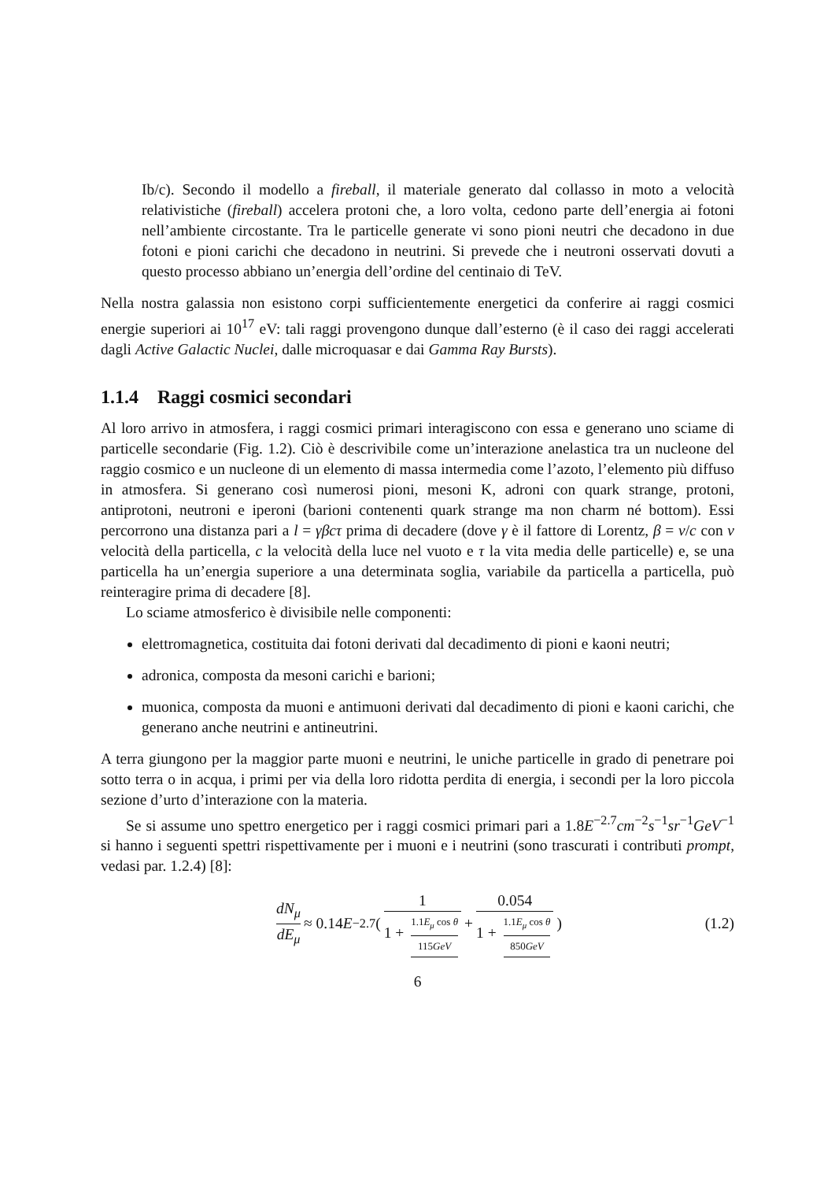Ib/c). Secondo il modello a fireball, il materiale generato dal collasso in moto a velocità relativistiche (fireball) accelera protoni che, a loro volta, cedono parte dell’energia ai fotoni nell’ambiente circostante. Tra le particelle generate vi sono pioni neutri che decadono in due fotoni e pioni carichi che decadono in neutrini. Si prevede che i neutroni osservati dovuti a questo processo abbiano un’energia dell’ordine del centinaio di TeV.
Nella nostra galassia non esistono corpi sufficientemente energetici da conferire ai raggi cosmici energie superiori ai 10<sup>17</sup> eV: tali raggi provengono dunque dall’esterno (è il caso dei raggi accelerati dagli Active Galactic Nuclei, dalle microquasar e dai Gamma Ray Bursts).
1.1.4 Raggi cosmici secondari
Al loro arrivo in atmosfera, i raggi cosmici primari interagiscono con essa e generano uno sciame di particelle secondarie (Fig. 1.2). Ciò è descrivibile come un’interazione anelastica tra un nucleone del raggio cosmico e un nucleone di un elemento di massa intermedia come l’azoto, l’elemento più diffuso in atmosfera. Si generano così numerosi pioni, mesoni K, adroni con quark strange, protoni, antiprotoni, neutroni e iperoni (barioni contenenti quark strange ma non charm né bottom). Essi percorrono una distanza pari a l = γβcτ prima di decadere (dove γ è il fattore di Lorentz, β = v/c con v velocità della particella, c la velocità della luce nel vuoto e τ la vita media delle particelle) e, se una particella ha un’energia superiore a una determinata soglia, variabile da particella a particella, può reinteragire prima di decadere [8].
Lo sciame atmosferico è divisibile nelle componenti:
elettromagnetica, costituita dai fotoni derivati dal decadimento di pioni e kaoni neutri;
adronica, composta da mesoni carichi e barioni;
muonica, composta da muoni e antimuoni derivati dal decadimento di pioni e kaoni carichi, che generano anche neutrini e antineutrini.
A terra giungono per la maggior parte muoni e neutrini, le uniche particelle in grado di penetrare poi sotto terra o in acqua, i primi per via della loro ridotta perdita di energia, i secondi per la loro piccola sezione d’urto d’interazione con la materia.
Se si assume uno spettro energetico per i raggi cosmici primari pari a 1.8E<sup>−2.7</sup>cm<sup>−2</sup>s<sup>−1</sup>sr<sup>−1</sup>GeV<sup>−1</sup> si hanno i seguenti spettri rispettivamente per i muoni e i neutrini (sono trascurati i contributi prompt, vedasi par. 1.2.4) [8]:
dN<sub>μ</sub> dE<sub>μ</sub> ≈ 0.14 E<sup>−2.7</sup> ( 1 1 + 1.1E<sub>μ</sub> cos θ 115GeV + 0.054 1 + 1.1E<sub>μ</sub> cos θ 850GeV ) (1.2)
6